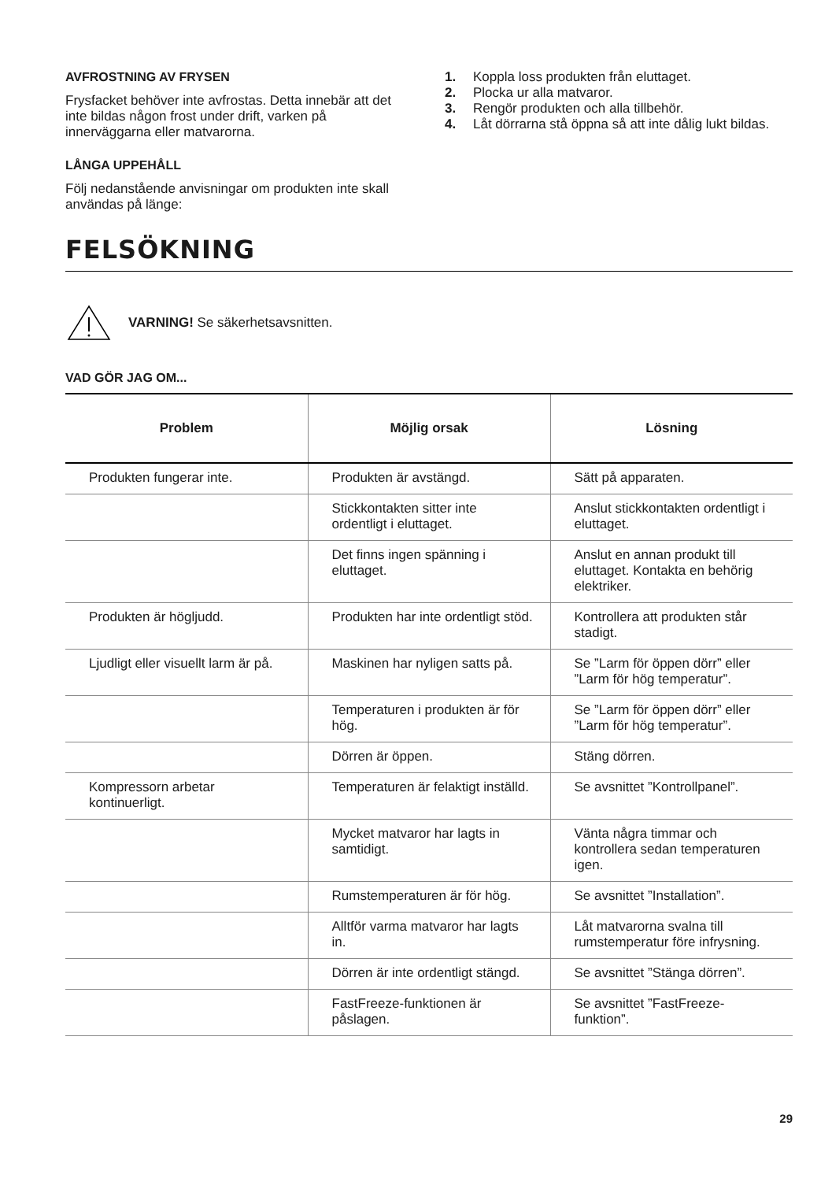AVFROSTNING AV FRYSEN
Frysfacket behöver inte avfrostas. Detta innebär att det inte bildas någon frost under drift, varken på innerväggarna eller matvarorna.
LÅNGA UPPEHÅLL
Följ nedanstående anvisningar om produkten inte skall användas på länge:
1. Koppla loss produkten från eluttaget.
2. Plocka ur alla matvaror.
3. Rengör produkten och alla tillbehör.
4. Låt dörrarna stå öppna så att inte dålig lukt bildas.
FELSÖKNING
VARNING! Se säkerhetsavsnitten.
VAD GÖR JAG OM...
| Problem | Möjlig orsak | Lösning |
| --- | --- | --- |
| Produkten fungerar inte. | Produkten är avstängd. | Sätt på apparaten. |
| | Stickkontakten sitter inte ordentligt i eluttaget. | Anslut stickkontakten ordentligt i eluttaget. |
| | Det finns ingen spänning i eluttaget. | Anslut en annan produkt till eluttaget. Kontakta en behörig elektriker. |
| Produkten är högljudd. | Produkten har inte ordentligt stöd. | Kontrollera att produkten står stadigt. |
| Ljudligt eller visuellt larm är på. | Maskinen har nyligen satts på. | Se ”Larm för öppen dörr” eller ”Larm för hög temperatur”. |
| | Temperaturen i produkten är för hög. | Se ”Larm för öppen dörr” eller ”Larm för hög temperatur”. |
| | Dörren är öppen. | Stäng dörren. |
| Kompressorn arbetar kontinuerligt. | Temperaturen är felaktigt inställd. | Se avsnittet ”Kontrollpanel”. |
| | Mycket matvaror har lagts in samtidigt. | Vänta några timmar och kontrollera sedan temperaturen igen. |
| | Rumstemperaturen är för hög. | Se avsnittet ”Installation”. |
| | Alltför varma matvaror har lagts in. | Låt matvarorna svalna till rumstemperatur före infrysning. |
| | Dörren är inte ordentligt stängd. | Se avsnittet ”Stänga dörren”. |
| | FastFreeze-funktionen är påslagen. | Se avsnittet ”FastFreeze-funktion”. |
29